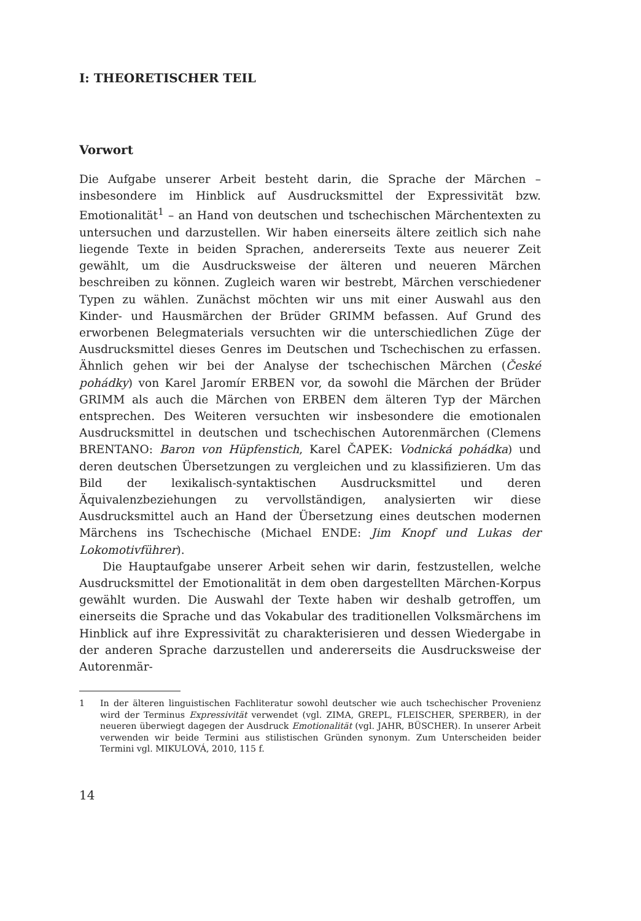I: THEORETISCHER TEIL
Vorwort
Die Aufgabe unserer Arbeit besteht darin, die Sprache der Märchen – insbesondere im Hinblick auf Ausdrucksmittel der Expressivität bzw. Emotionalität<sup>1</sup> – an Hand von deutschen und tschechischen Märchentexten zu untersuchen und darzustellen. Wir haben einerseits ältere zeitlich sich nahe liegende Texte in beiden Sprachen, andererseits Texte aus neuerer Zeit gewählt, um die Ausdrucksweise der älteren und neueren Märchen beschreiben zu können. Zugleich waren wir bestrebt, Märchen verschiedener Typen zu wählen. Zunächst möchten wir uns mit einer Auswahl aus den Kinder- und Hausmärchen der Brüder GRIMM befassen. Auf Grund des erworbenen Belegmaterials versuchten wir die unterschiedlichen Züge der Ausdrucksmittel dieses Genres im Deutschen und Tschechischen zu erfassen. Ähnlich gehen wir bei der Analyse der tschechischen Märchen (České pohádky) von Karel Jaromír ERBEN vor, da sowohl die Märchen der Brüder GRIMM als auch die Märchen von ERBEN dem älteren Typ der Märchen entsprechen. Des Weiteren versuchten wir insbesondere die emotionalen Ausdrucksmittel in deutschen und tschechischen Autorenmärchen (Clemens BRENTANO: Baron von Hüpfenstich, Karel ČAPEK: Vodnická pohádka) und deren deutschen Übersetzungen zu vergleichen und zu klassifizieren. Um das Bild der lexikalisch-syntaktischen Ausdrucksmittel und deren Äquivalenzbeziehungen zu vervollständigen, analysierten wir diese Ausdrucksmittel auch an Hand der Übersetzung eines deutschen modernen Märchens ins Tschechische (Michael ENDE: Jim Knopf und Lukas der Lokomotivführer).
Die Hauptaufgabe unserer Arbeit sehen wir darin, festzustellen, welche Ausdrucksmittel der Emotionalität in dem oben dargestellten Märchen-Korpus gewählt wurden. Die Auswahl der Texte haben wir deshalb getroffen, um einerseits die Sprache und das Vokabular des traditionellen Volksmärchens im Hinblick auf ihre Expressivität zu charakterisieren und dessen Wiedergabe in der anderen Sprache darzustellen und andererseits die Ausdrucksweise der Autorenmär-
1 In der älteren linguistischen Fachliteratur sowohl deutscher wie auch tschechischer Provenienz wird der Terminus Expressivität verwendet (vgl. ZIMA, GREPL, FLEISCHER, SPERBER), in der neueren überwiegt dagegen der Ausdruck Emotionalität (vgl. JAHR, BÜSCHER). In unserer Arbeit verwenden wir beide Termini aus stilistischen Gründen synonym. Zum Unterscheiden beider Termini vgl. MIKULOVÁ, 2010, 115 f.
14